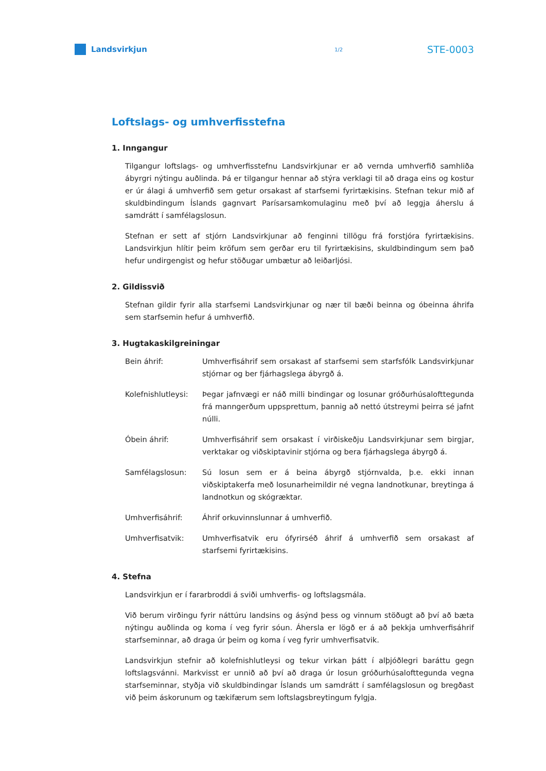Landsvirkjun
1/2
STE-0003
Loftslags- og umhverfisstefna
1. Inngangur
Tilgangur loftslags- og umhverfisstefnu Landsvirkjunar er að vernda umhverfið samhliða ábyrgri nýtingu auðlinda. Þá er tilgangur hennar að stýra verklagi til að draga eins og kostur er úr álagi á umhverfið sem getur orsakast af starfsemi fyrirtækisins. Stefnan tekur mið af skuldbindingum Íslands gagnvart Parísarsamkomulaginu með því að leggja áherslu á samdrátt í samfélagslosun.
Stefnan er sett af stjórn Landsvirkjunar að fenginni tillögu frá forstjóra fyrirtækisins. Landsvirkjun hlítir þeim kröfum sem gerðar eru til fyrirtækisins, skuldbindingum sem það hefur undirgengist og hefur stöðugar umbætur að leiðarljósi.
2. Gildissvið
Stefnan gildir fyrir alla starfsemi Landsvirkjunar og nær til bæði beinna og óbeinna áhrifa sem starfsemin hefur á umhverfið.
3. Hugtakaskilgreiningar
Bein áhrif: Umhverfisáhrif sem orsakast af starfsemi sem starfsfólk Landsvirkjunar stjórnar og ber fjárhagslega ábyrgð á.
Kolefnishlutleysi:
Þegar jafnvægi er náð milli bindingar og losunar gróðurhúsalofttegunda frá manngerðum uppsprettum, þannig að nettó útstreymi þeirra sé jafnt núlli.
Óbein áhrif: Umhverfisáhrif sem orsakast í virðiskeðju Landsvirkjunar sem birgjar, verktakar og viðskiptavinir stjórna og bera fjárhagslega ábyrgð á.
Samfélagslosun: Sú losun sem er á beina ábyrgð stjórnvalda, þ.e. ekki innan viðskiptakerfa með losunarheimildir né vegna landnotkunar, breytinga á landnotkun og skógræktar.
Umhverfisáhrif: Áhrif orkuvinnslunnar á umhverfið.
Umhverfisatvik: Umhverfisatvik eru ófyrirséð áhrif á umhverfið sem orsakast af starfsemi fyrirtækisins.
4. Stefna
Landsvirkjun er í fararbroddi á sviði umhverfis- og loftslagsmála.
Við berum virðingu fyrir náttúru landsins og ásýnd þess og vinnum stöðugt að því að bæta nýtingu auðlinda og koma í veg fyrir sóun. Áhersla er lögð er á að þekkja umhverfisáhrif starfseminnar, að draga úr þeim og koma í veg fyrir umhverfisatvik.
Landsvirkjun stefnir að kolefnishlutleysi og tekur virkan þátt í alþjóðlegri baráttu gegn loftslagsvánni. Markvisst er unnið að því að draga úr losun gróðurhúsalofttegunda vegna starfseminnar, styðja við skuldbindingar Íslands um samdrátt í samfélagslosun og bregðast við þeim áskorunum og tækifærum sem loftslagsbreytingum fylgja.